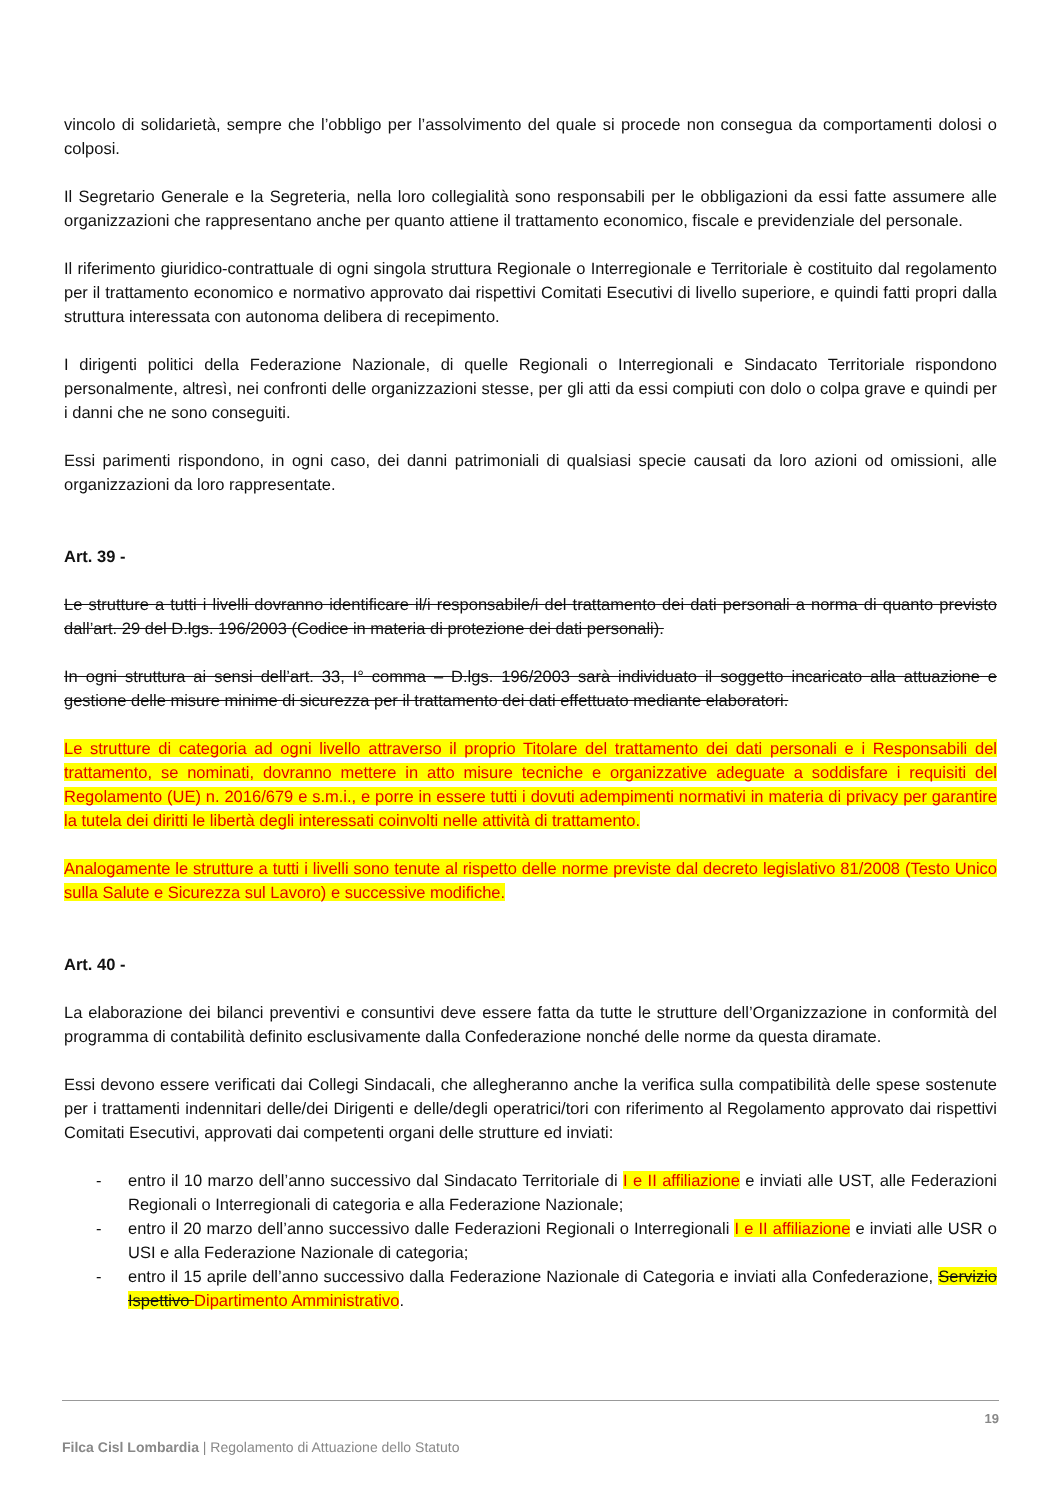vincolo di solidarietà, sempre che l’obbligo per l’assolvimento del quale si procede non consegua da comportamenti dolosi o colposi.
Il Segretario Generale e la Segreteria, nella loro collegialità sono responsabili per le obbligazioni da essi fatte assumere alle organizzazioni che rappresentano anche per quanto attiene il trattamento economico, fiscale e previdenziale del personale.
Il riferimento giuridico-contrattuale di ogni singola struttura Regionale o Interregionale e Territoriale è costituito dal regolamento per il trattamento economico e normativo approvato dai rispettivi Comitati Esecutivi di livello superiore, e quindi fatti propri dalla struttura interessata con autonoma delibera di recepimento.
I dirigenti politici della Federazione Nazionale, di quelle Regionali o Interregionali e Sindacato Territoriale rispondono personalmente, altresì, nei confronti delle organizzazioni stesse, per gli atti da essi compiuti con dolo o colpa grave e quindi per i danni che ne sono conseguiti.
Essi parimenti rispondono, in ogni caso, dei danni patrimoniali di qualsiasi specie causati da loro azioni od omissioni, alle organizzazioni da loro rappresentate.
Art. 39 -
Le strutture a tutti i livelli dovranno identificare il/i responsabile/i del trattamento dei dati personali a norma di quanto previsto dall’art. 29 del D.lgs. 196/2003 (Codice in materia di protezione dei dati personali).
In ogni struttura ai sensi dell’art. 33, I° comma – D.lgs. 196/2003 sarà individuato il soggetto incaricato alla attuazione e gestione delle misure minime di sicurezza per il trattamento dei dati effettuato mediante elaboratori.
Le strutture di categoria ad ogni livello attraverso il proprio Titolare del trattamento dei dati personali e i Responsabili del trattamento, se nominati, dovranno mettere in atto misure tecniche e organizzative adeguate a soddisfare i requisiti del Regolamento (UE) n. 2016/679 e s.m.i., e porre in essere tutti i dovuti adempimenti normativi in materia di privacy per garantire la tutela dei diritti le libertà degli interessati coinvolti nelle attività di trattamento.
Analogamente le strutture a tutti i livelli sono tenute al rispetto delle norme previste dal decreto legislativo 81/2008 (Testo Unico sulla Salute e Sicurezza sul Lavoro) e successive modifiche.
Art. 40 -
La elaborazione dei bilanci preventivi e consuntivi deve essere fatta da tutte le strutture dell’Organizzazione in conformità del programma di contabilità definito esclusivamente dalla Confederazione nonché delle norme da questa diramate.
Essi devono essere verificati dai Collegi Sindacali, che allegheranno anche la verifica sulla compatibilità delle spese sostenute per i trattamenti indennitari delle/dei Dirigenti e delle/degli operatrici/tori con riferimento al Regolamento approvato dai rispettivi Comitati Esecutivi, approvati dai competenti organi delle strutture ed inviati:
- entro il 10 marzo dell’anno successivo dal Sindacato Territoriale di I e II affiliazione e inviati alle UST, alle Federazioni Regionali o Interregionali di categoria e alla Federazione Nazionale;
- entro il 20 marzo dell’anno successivo dalle Federazioni Regionali o Interregionali I e II affiliazione e inviati alle USR o USI e alla Federazione Nazionale di categoria;
- entro il 15 aprile dell’anno successivo dalla Federazione Nazionale di Categoria e inviati alla Confederazione, Servizio Ispettivo Dipartimento Amministrativo.
19
Filca Cisl Lombardia | Regolamento di Attuazione dello Statuto